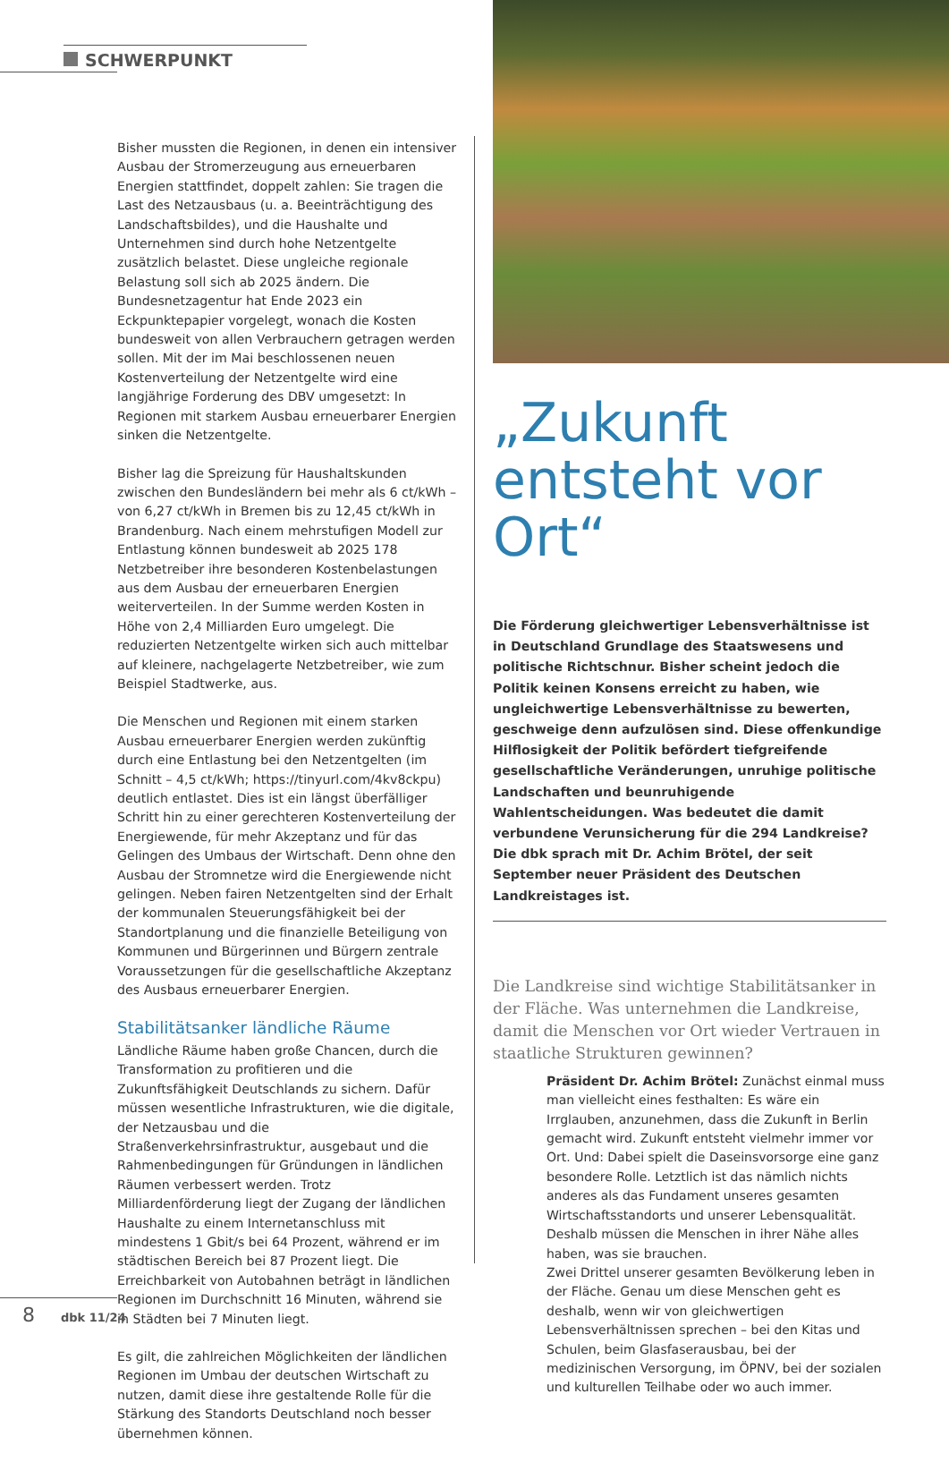SCHWERPUNKT
Bisher mussten die Regionen, in denen ein intensiver Ausbau der Stromerzeugung aus erneuerbaren Energien stattfindet, doppelt zahlen: Sie tragen die Last des Netzausbaus (u. a. Beeinträchtigung des Landschaftsbildes), und die Haushalte und Unternehmen sind durch hohe Netzentgelte zusätzlich belastet. Diese ungleiche regionale Belastung soll sich ab 2025 ändern. Die Bundesnetzagentur hat Ende 2023 ein Eckpunktepapier vorgelegt, wonach die Kosten bundesweit von allen Verbrauchern getragen werden sollen. Mit der im Mai beschlossenen neuen Kostenverteilung der Netzentgelte wird eine langjährige Forderung des DBV umgesetzt: In Regionen mit starkem Ausbau erneuerbarer Energien sinken die Netzentgelte.
Bisher lag die Spreizung für Haushaltskunden zwischen den Bundesländern bei mehr als 6 ct/kWh – von 6,27 ct/kWh in Bremen bis zu 12,45 ct/kWh in Brandenburg. Nach einem mehrstufigen Modell zur Entlastung können bundesweit ab 2025 178 Netzbetreiber ihre besonderen Kostenbelastungen aus dem Ausbau der erneuerbaren Energien weiterverteilen. In der Summe werden Kosten in Höhe von 2,4 Milliarden Euro umgelegt. Die reduzierten Netzentgelte wirken sich auch mittelbar auf kleinere, nachgelagerte Netzbetreiber, wie zum Beispiel Stadtwerke, aus.
Die Menschen und Regionen mit einem starken Ausbau erneuerbarer Energien werden zukünftig durch eine Entlastung bei den Netzentgelten (im Schnitt – 4,5 ct/kWh; https://tinyurl.com/4kv8ckpu) deutlich entlastet. Dies ist ein längst überfälliger Schritt hin zu einer gerechteren Kostenverteilung der Energiewende, für mehr Akzeptanz und für das Gelingen des Umbaus der Wirtschaft. Denn ohne den Ausbau der Stromnetze wird die Energiewende nicht gelingen. Neben fairen Netzentgelten sind der Erhalt der kommunalen Steuerungsfähigkeit bei der Standortplanung und die finanzielle Beteiligung von Kommunen und Bürgerinnen und Bürgern zentrale Voraussetzungen für die gesellschaftliche Akzeptanz des Ausbaus erneuerbarer Energien.
Stabilitätsanker ländliche Räume
Ländliche Räume haben große Chancen, durch die Transformation zu profitieren und die Zukunftsfähigkeit Deutschlands zu sichern. Dafür müssen wesentliche Infrastrukturen, wie die digitale, der Netzausbau und die Straßenverkehrsinfrastruktur, ausgebaut und die Rahmenbedingungen für Gründungen in ländlichen Räumen verbessert werden. Trotz Milliardenförderung liegt der Zugang der ländlichen Haushalte zu einem Internetanschluss mit mindestens 1 Gbit/s bei 64 Prozent, während er im städtischen Bereich bei 87 Prozent liegt. Die Erreichbarkeit von Autobahnen beträgt in ländlichen Regionen im Durchschnitt 16 Minuten, während sie in Städten bei 7 Minuten liegt.
Es gilt, die zahlreichen Möglichkeiten der ländlichen Regionen im Umbau der deutschen Wirtschaft zu nutzen, damit diese ihre gestaltende Rolle für die Stärkung des Standorts Deutschland noch besser übernehmen können.
„Zukunft entsteht vor Ort“
Die Förderung gleichwertiger Lebensverhältnisse ist in Deutschland Grundlage des Staatswesens und politische Richtschnur. Bisher scheint jedoch die Politik keinen Konsens erreicht zu haben, wie ungleichwertige Lebensverhältnisse zu bewerten, geschweige denn aufzulösen sind. Diese offenkundige Hilflosigkeit der Politik befördert tiefgreifende gesellschaftliche Veränderungen, unruhige politische Landschaften und beunruhigende Wahlentscheidungen. Was bedeutet die damit verbundene Verunsicherung für die 294 Landkreise? Die dbk sprach mit Dr. Achim Brötel, der seit September neuer Präsident des Deutschen Landkreistages ist.
Die Landkreise sind wichtige Stabilitätsanker in der Fläche. Was unternehmen die Landkreise, damit die Menschen vor Ort wieder Vertrauen in staatliche Strukturen gewinnen?
Präsident Dr. Achim Brötel: Zunächst einmal muss man vielleicht eines festhalten: Es wäre ein Irrglauben, anzunehmen, dass die Zukunft in Berlin gemacht wird. Zukunft entsteht vielmehr immer vor Ort. Und: Dabei spielt die Daseinsvorsorge eine ganz besondere Rolle. Letztlich ist das nämlich nichts anderes als das Fundament unseres gesamten Wirtschaftsstandorts und unserer Lebensqualität. Deshalb müssen die Menschen in ihrer Nähe alles haben, was sie brauchen.
Zwei Drittel unserer gesamten Bevölkerung leben in der Fläche. Genau um diese Menschen geht es deshalb, wenn wir von gleichwertigen Lebensverhältnissen sprechen – bei den Kitas und Schulen, beim Glasfaserausbau, bei der medizinischen Versorgung, im ÖPNV, bei der sozialen und kulturellen Teilhabe oder wo auch immer.
8 dbk 11/24